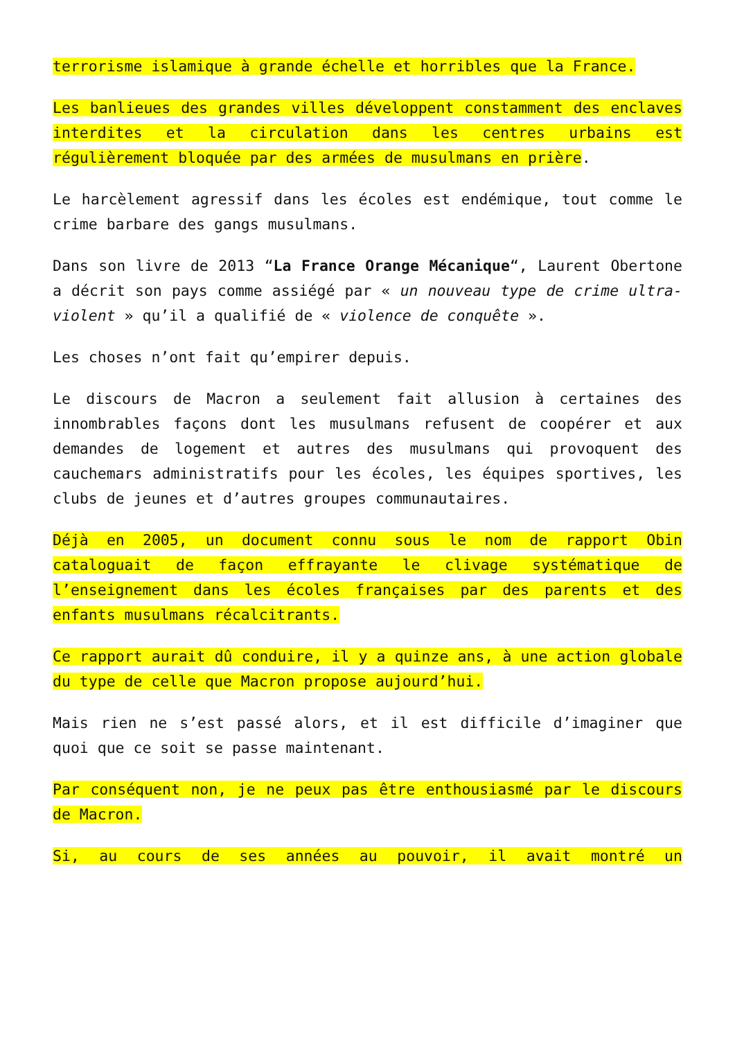terrorisme islamique à grande échelle et horribles que la France.
Les banlieues des grandes villes développent constamment des enclaves interdites et la circulation dans les centres urbains est régulièrement bloquée par des armées de musulmans en prière.
Le harcèlement agressif dans les écoles est endémique, tout comme le crime barbare des gangs musulmans.
Dans son livre de 2013 “La France Orange Mécanique“, Laurent Obertone a décrit son pays comme assiégé par « un nouveau type de crime ultra-violent » qu’il a qualifié de « violence de conquête ».
Les choses n’ont fait qu’empirer depuis.
Le discours de Macron a seulement fait allusion à certaines des innombrables façons dont les musulmans refusent de coopérer et aux demandes de logement et autres des musulmans qui provoquent des cauchemars administratifs pour les écoles, les équipes sportives, les clubs de jeunes et d’autres groupes communautaires.
Déjà en 2005, un document connu sous le nom de rapport Obin cataloguait de façon effrayante le clivage systématique de l’enseignement dans les écoles françaises par des parents et des enfants musulmans récalcitrants.
Ce rapport aurait dû conduire, il y a quinze ans, à une action globale du type de celle que Macron propose aujourd’hui.
Mais rien ne s’est passé alors, et il est difficile d’imaginer que quoi que ce soit se passe maintenant.
Par conséquent non, je ne peux pas être enthousiasmé par le discours de Macron.
Si, au cours de ses années au pouvoir, il avait montré un